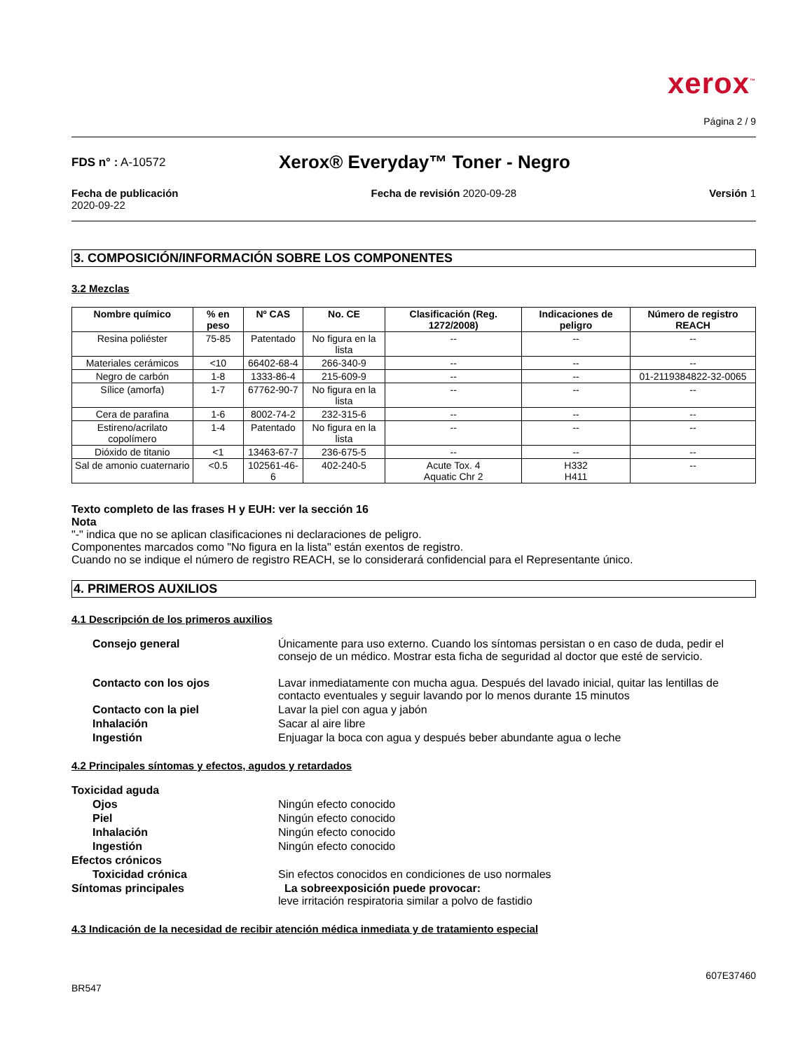xerox<sup>™</sup>
Página 2 / 9
FDS n° : A-10572
Xerox® Everyday™ Toner - Negro
Fecha de publicación
2020-09-22
Fecha de revisión 2020-09-28 Versión 1
3. COMPOSICIÓN/INFORMACIÓN SOBRE LOS COMPONENTES
3.2 Mezclas
| Nombre químico | % en peso | Nº CAS | No. CE | Clasificación (Reg. 1272/2008) | Indicaciones de peligro | Número de registro REACH |
| --- | --- | --- | --- | --- | --- | --- |
| Resina poliéster | 75-85 | Patentado | No figura en la lista | -- | -- | -- |
| Materiales cerámicos | <10 | 66402-68-4 | 266-340-9 | -- | -- | -- |
| Negro de carbón | 1-8 | 1333-86-4 | 215-609-9 | -- | -- | 01-2119384822-32-0065 |
| Sílice (amorfa) | 1-7 | 67762-90-7 | No figura en la lista | -- | -- | -- |
| Cera de parafina | 1-6 | 8002-74-2 | 232-315-6 | -- | -- | -- |
| Estireno/acrilato copolímero | 1-4 | Patentado | No figura en la lista | -- | -- | -- |
| Dióxido de titanio | <1 | 13463-67-7 | 236-675-5 | -- | -- | -- |
| Sal de amonio cuaternario | <0.5 | 102561-46-6 | 402-240-5 | Acute Tox. 4 Aquatic Chr 2 | H332 H411 | -- |
Texto completo de las frases H y EUH: ver la sección 16
Nota
"-" indica que no se aplican clasificaciones ni declaraciones de peligro.
Componentes marcados como "No figura en la lista" están exentos de registro.
Cuando no se indique el número de registro REACH, se lo considerará confidencial para el Representante único.
4. PRIMEROS AUXILIOS
4.1 Descripción de los primeros auxilios
Consejo general
Únicamente para uso externo. Cuando los síntomas persistan o en caso de duda, pedir el consejo de un médico. Mostrar esta ficha de seguridad al doctor que esté de servicio.
Contacto con los ojos
Lavar inmediatamente con mucha agua. Después del lavado inicial, quitar las lentillas de contacto eventuales y seguir lavando por lo menos durante 15 minutos
Contacto con la piel
Lavar la piel con agua y jabón
Inhalación
Sacar al aire libre
Ingestión
Enjuagar la boca con agua y después beber abundante agua o leche
4.2 Principales síntomas y efectos, agudos y retardados
Toxicidad aguda
Ojos
Ningún efecto conocido
Piel
Ningún efecto conocido
Inhalación
Ningún efecto conocido
Ingestión
Ningún efecto conocido
Efectos crónicos
Toxicidad crónica
Sin efectos conocidos en condiciones de uso normales
Síntomas principales
La sobreexposición puede provocar:
leve irritación respiratoria similar a polvo de fastidio
4.3 Indicación de la necesidad de recibir atención médica inmediata y de tratamiento especial
BR547
607E37460